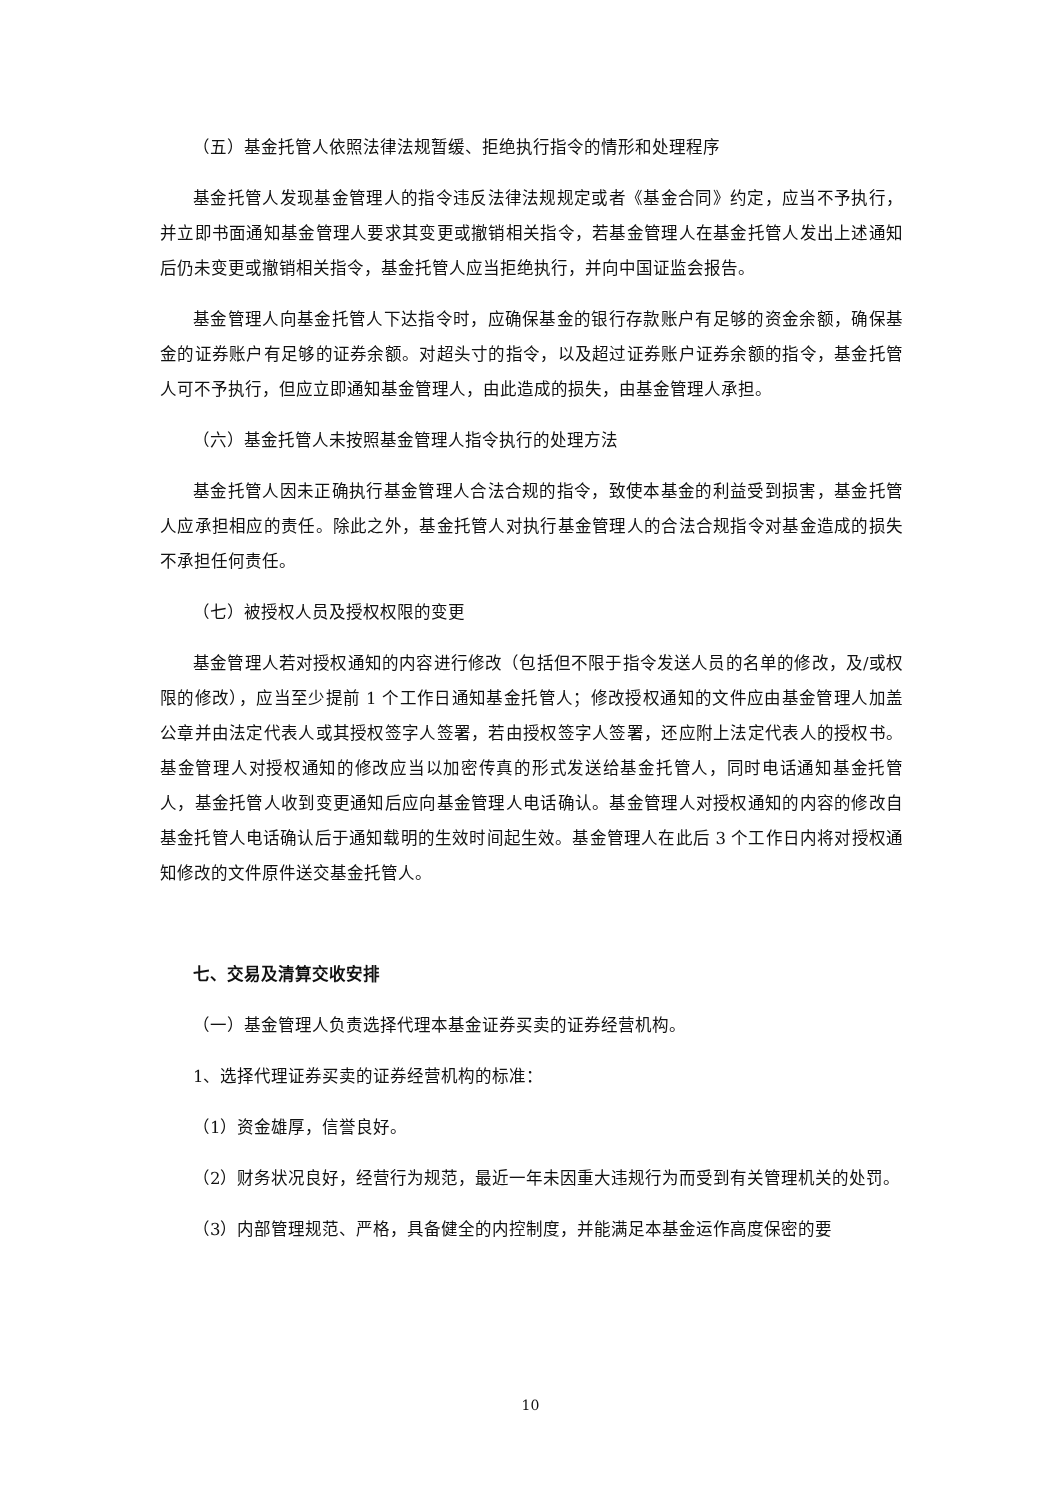（五）基金托管人依照法律法规暂缓、拒绝执行指令的情形和处理程序
基金托管人发现基金管理人的指令违反法律法规规定或者《基金合同》约定，应当不予执行，并立即书面通知基金管理人要求其变更或撤销相关指令，若基金管理人在基金托管人发出上述通知后仍未变更或撤销相关指令，基金托管人应当拒绝执行，并向中国证监会报告。
基金管理人向基金托管人下达指令时，应确保基金的银行存款账户有足够的资金余额，确保基金的证券账户有足够的证券余额。对超头寸的指令，以及超过证券账户证券余额的指令，基金托管人可不予执行，但应立即通知基金管理人，由此造成的损失，由基金管理人承担。
（六）基金托管人未按照基金管理人指令执行的处理方法
基金托管人因未正确执行基金管理人合法合规的指令，致使本基金的利益受到损害，基金托管人应承担相应的责任。除此之外，基金托管人对执行基金管理人的合法合规指令对基金造成的损失不承担任何责任。
（七）被授权人员及授权权限的变更
基金管理人若对授权通知的内容进行修改（包括但不限于指令发送人员的名单的修改，及/或权限的修改），应当至少提前 1 个工作日通知基金托管人；修改授权通知的文件应由基金管理人加盖公章并由法定代表人或其授权签字人签署，若由授权签字人签署，还应附上法定代表人的授权书。基金管理人对授权通知的修改应当以加密传真的形式发送给基金托管人，同时电话通知基金托管人，基金托管人收到变更通知后应向基金管理人电话确认。基金管理人对授权通知的内容的修改自基金托管人电话确认后于通知载明的生效时间起生效。基金管理人在此后 3 个工作日内将对授权通知修改的文件原件送交基金托管人。
七、交易及清算交收安排
（一）基金管理人负责选择代理本基金证券买卖的证券经营机构。
1、选择代理证券买卖的证券经营机构的标准：
（1）资金雄厚，信誉良好。
（2）财务状况良好，经营行为规范，最近一年未因重大违规行为而受到有关管理机关的处罚。
（3）内部管理规范、严格，具备健全的内控制度，并能满足本基金运作高度保密的要
10